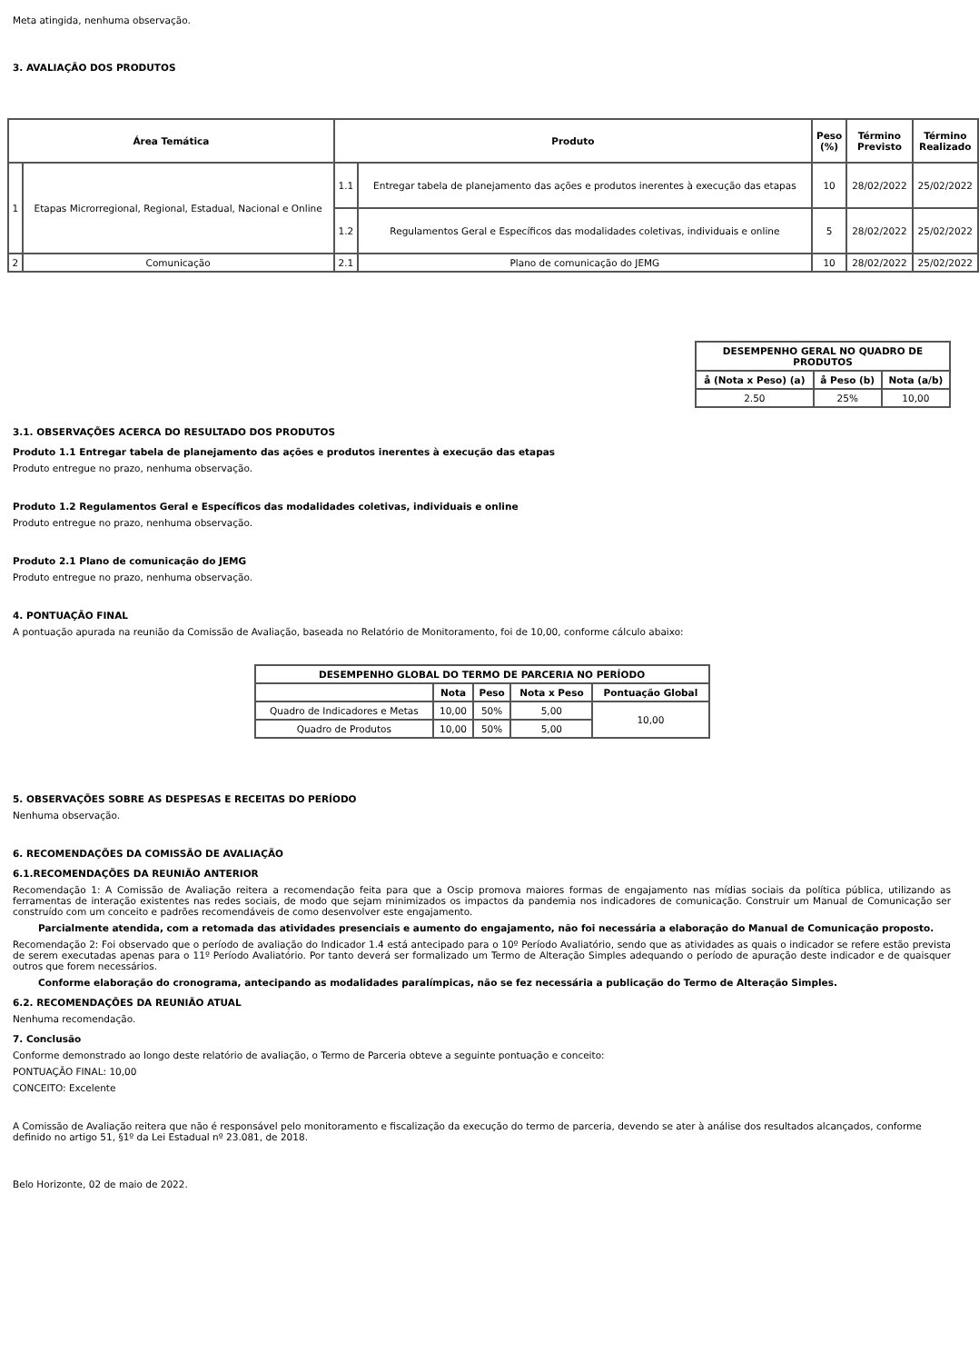Meta atingida, nenhuma observação.
3. AVALIAÇÃO DOS PRODUTOS
| Área Temática | | Produto | | Peso (%) | Término Previsto | Término Realizado |
| --- | --- | --- | --- | --- | --- | --- |
| 1 | Etapas Microrregional, Regional, Estadual, Nacional e Online | 1.1 | Entregar tabela de planejamento das ações e produtos inerentes à execução das etapas | 10 | 28/02/2022 | 25/02/2022 |
| | | 1.2 | Regulamentos Geral e Específicos das modalidades coletivas, individuais e online | 5 | 28/02/2022 | 25/02/2022 |
| 2 | Comunicação | 2.1 | Plano de comunicação do JEMG | 10 | 28/02/2022 | 25/02/2022 |
| DESEMPENHO GERAL NO QUADRO DE PRODUTOS | | |
| --- | --- | --- |
| å (Nota x Peso) (a) | å Peso (b) | Nota (a/b) |
| 2.50 | 25% | 10,00 |
3.1. OBSERVAÇÕES ACERCA DO RESULTADO DOS PRODUTOS
Produto 1.1 Entregar tabela de planejamento das ações e produtos inerentes à execução das etapas
Produto entregue no prazo, nenhuma observação.
Produto 1.2 Regulamentos Geral e Específicos das modalidades coletivas, individuais e online
Produto entregue no prazo, nenhuma observação.
Produto 2.1 Plano de comunicação do JEMG
Produto entregue no prazo, nenhuma observação.
4. PONTUAÇÃO FINAL
A pontuação apurada na reunião da Comissão de Avaliação, baseada no Relatório de Monitoramento, foi de 10,00, conforme cálculo abaixo:
| DESEMPENHO GLOBAL DO TERMO DE PARCERIA NO PERÍODO | | | | |
| --- | --- | --- | --- | --- |
| | Nota | Peso | Nota x Peso | Pontuação Global |
| Quadro de Indicadores e Metas | 10,00 | 50% | 5,00 | 10,00 |
| Quadro de Produtos | 10,00 | 50% | 5,00 | |
5. OBSERVAÇÕES SOBRE AS DESPESAS E RECEITAS DO PERÍODO
Nenhuma observação.
6. RECOMENDAÇÕES DA COMISSÃO DE AVALIAÇÃO
6.1.RECOMENDAÇÕES DA REUNIÃO ANTERIOR
Recomendação 1: A Comissão de Avaliação reitera a recomendação feita para que a Oscip promova maiores formas de engajamento nas mídias sociais da política pública, utilizando as ferramentas de interação existentes nas redes sociais, de modo que sejam minimizados os impactos da pandemia nos indicadores de comunicação. Construir um Manual de Comunicação ser construído com um conceito e padrões recomendáveis de como desenvolver este engajamento.
Parcialmente atendida, com a retomada das atividades presenciais e aumento do engajamento, não foi necessária a elaboração do Manual de Comunicação proposto.
Recomendação 2: Foi observado que o período de avaliação do Indicador 1.4 está antecipado para o 10º Período Avaliatório, sendo que as atividades as quais o indicador se refere estão prevista de serem executadas apenas para o 11º Período Avaliatório. Por tanto deverá ser formalizado um Termo de Alteração Simples adequando o período de apuração deste indicador e de quaisquer outros que forem necessários.
Conforme elaboração do cronograma, antecipando as modalidades paralímpicas, não se fez necessária a publicação do Termo de Alteração Simples.
6.2. RECOMENDAÇÕES DA REUNIÃO ATUAL
Nenhuma recomendação.
7. Conclusão
Conforme demonstrado ao longo deste relatório de avaliação, o Termo de Parceria obteve a seguinte pontuação e conceito:
PONTUAÇÃO FINAL: 10,00
CONCEITO: Excelente
A Comissão de Avaliação reitera que não é responsável pelo monitoramento e fiscalização da execução do termo de parceria, devendo se ater à análise dos resultados alcançados, conforme definido no artigo 51, §1º da Lei Estadual nº 23.081, de 2018.
Belo Horizonte, 02 de maio de 2022.